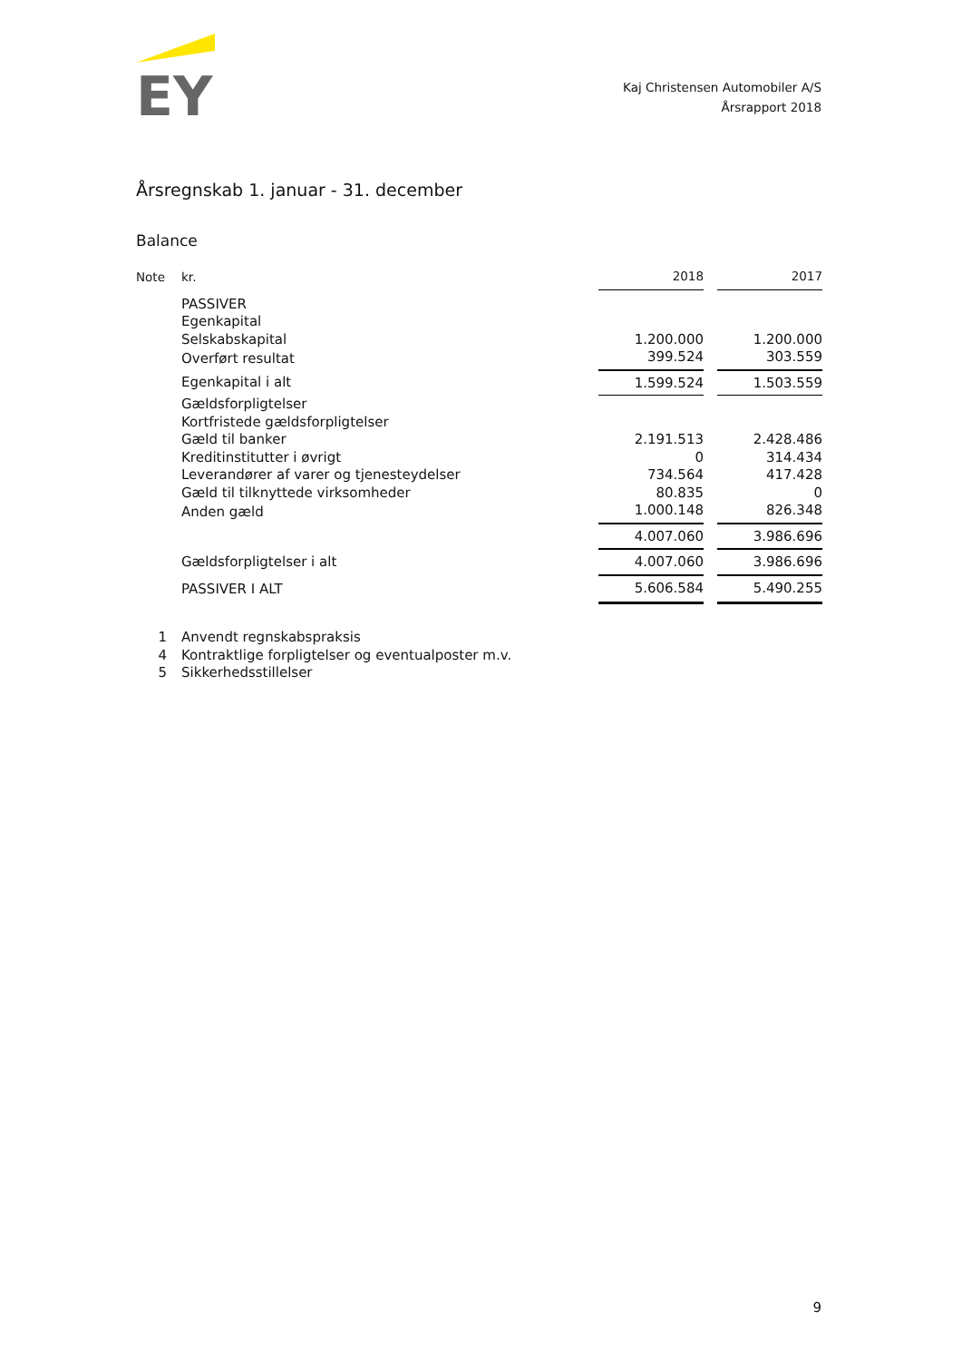EY
Kaj Christensen Automobiler A/S
Årsrapport 2018
Årsregnskab 1. januar - 31. december
Balance
| Note | kr. | 2018 | | 2017 |
| --- | --- | --- | --- | --- |
| | PASSIVER | | | |
| | Egenkapital | | | |
| | Selskabskapital | 1.200.000 | | 1.200.000 |
| | Overført resultat | 399.524 | | 303.559 |
| | Egenkapital i alt | 1.599.524 | | 1.503.559 |
| | Gældsforpligtelser | | | |
| | Kortfristede gældsforpligtelser | | | |
| | Gæld til banker | 2.191.513 | | 2.428.486 |
| | Kreditinstitutter i øvrigt | 0 | | 314.434 |
| | Leverandører af varer og tjenesteydelser | 734.564 | | 417.428 |
| | Gæld til tilknyttede virksomheder | 80.835 | | 0 |
| | Anden gæld | 1.000.148 | | 826.348 |
| | | 4.007.060 | | 3.986.696 |
| | Gældsforpligtelser i alt | 4.007.060 | | 3.986.696 |
| | PASSIVER I ALT | 5.606.584 | | 5.490.255 |
1 Anvendt regnskabspraksis
4 Kontraktlige forpligtelser og eventualposter m.v.
5 Sikkerhedsstillelser
9